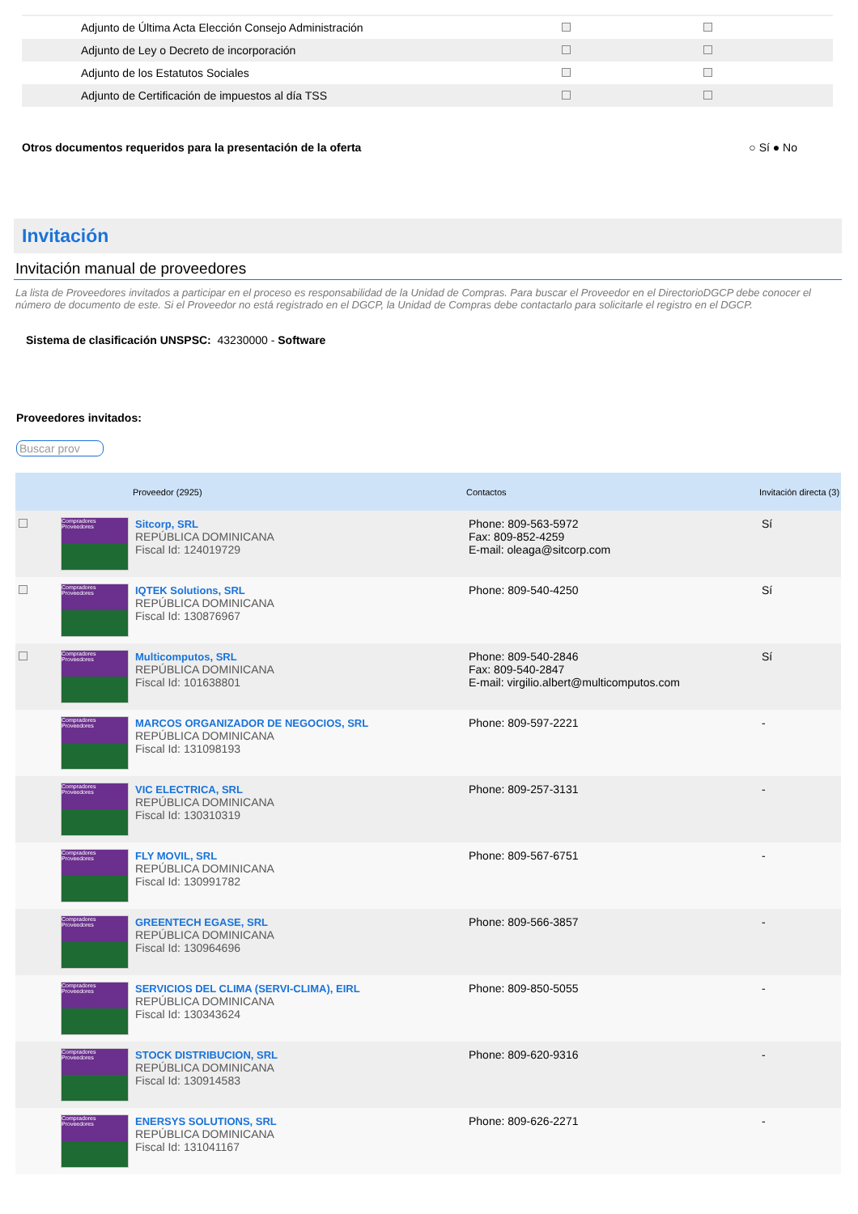| Adjunto de Última Acta Elección Consejo Administración | | |
| Adjunto de Ley o Decreto de incorporación | | |
| Adjunto de los Estatutos Sociales | | |
| Adjunto de Certificación de impuestos al día TSS | | |
Otros documentos requeridos para la presentación de la oferta ○ Sí ● No
Invitación
Invitación manual de proveedores
La lista de Proveedores invitados a participar en el proceso es responsabilidad de la Unidad de Compras. Para buscar el Proveedor en el DirectorioDGCP debe conocer el número de documento de este. Si el Proveedor no está registrado en el DGCP, la Unidad de Compras debe contactarlo para solicitarle el registro en el DGCP.
Sistema de clasificación UNSPSC: 43230000 - Software
Proveedores invitados:
Buscar prov
| | | Proveedor (2925) | Contactos | Invitación directa (3) |
| --- | --- | --- | --- | --- |
| | Compradores Proveedores | Sitcorp, SRL REPÚBLICA DOMINICANA Fiscal Id: 124019729 | Phone: 809-563-5972 Fax: 809-852-4259 E-mail: oleaga@sitcorp.com | Sí |
| | Compradores Proveedores | IQTEK Solutions, SRL REPÚBLICA DOMINICANA Fiscal Id: 130876967 | Phone: 809-540-4250 | Sí |
| | Compradores Proveedores | Multicomputos, SRL REPÚBLICA DOMINICANA Fiscal Id: 101638801 | Phone: 809-540-2846 Fax: 809-540-2847 E-mail: virgilio.albert@multicomputos.com | Sí |
| | Compradores Proveedores | MARCOS ORGANIZADOR DE NEGOCIOS, SRL REPÚBLICA DOMINICANA Fiscal Id: 131098193 | Phone: 809-597-2221 | - |
| | Compradores Proveedores | VIC ELECTRICA, SRL REPÚBLICA DOMINICANA Fiscal Id: 130310319 | Phone: 809-257-3131 | - |
| | Compradores Proveedores | FLY MOVIL, SRL REPÚBLICA DOMINICANA Fiscal Id: 130991782 | Phone: 809-567-6751 | - |
| | Compradores Proveedores | GREENTECH EGASE, SRL REPÚBLICA DOMINICANA Fiscal Id: 130964696 | Phone: 809-566-3857 | - |
| | Compradores Proveedores | SERVICIOS DEL CLIMA (SERVI-CLIMA), EIRL REPÚBLICA DOMINICANA Fiscal Id: 130343624 | Phone: 809-850-5055 | - |
| | Compradores Proveedores | STOCK DISTRIBUCION, SRL REPÚBLICA DOMINICANA Fiscal Id: 130914583 | Phone: 809-620-9316 | - |
| | Compradores Proveedores | ENERSYS SOLUTIONS, SRL REPÚBLICA DOMINICANA Fiscal Id: 131041167 | Phone: 809-626-2271 | - |